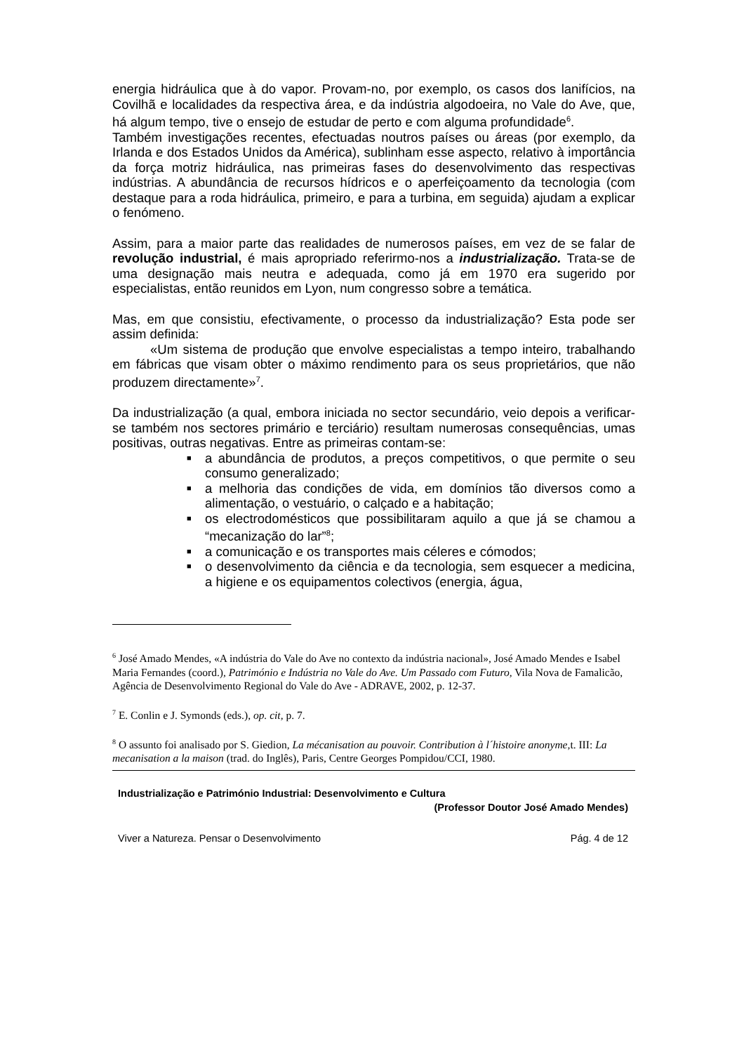energia hidráulica que à do vapor. Provam-no, por exemplo, os casos dos lanifícios, na Covilhã e localidades da respectiva área, e da indústria algodoeira, no Vale do Ave, que, há algum tempo, tive o ensejo de estudar de perto e com alguma profundidade<sup>6</sup>.
Também investigações recentes, efectuadas noutros países ou áreas (por exemplo, da Irlanda e dos Estados Unidos da América), sublinham esse aspecto, relativo à importância da força motriz hidráulica, nas primeiras fases do desenvolvimento das respectivas indústrias. A abundância de recursos hídricos e o aperfeiçoamento da tecnologia (com destaque para a roda hidráulica, primeiro, e para a turbina, em seguida) ajudam a explicar o fenómeno.
Assim, para a maior parte das realidades de numerosos países, em vez de se falar de revolução industrial, é mais apropriado referirmo-nos a industrialização. Trata-se de uma designação mais neutra e adequada, como já em 1970 era sugerido por especialistas, então reunidos em Lyon, num congresso sobre a temática.
Mas, em que consistiu, efectivamente, o processo da industrialização? Esta pode ser assim definida:
«Um sistema de produção que envolve especialistas a tempo inteiro, trabalhando em fábricas que visam obter o máximo rendimento para os seus proprietários, que não produzem directamente»<sup>7</sup>.
Da industrialização (a qual, embora iniciada no sector secundário, veio depois a verificar-se também nos sectores primário e terciário) resultam numerosas consequências, umas positivas, outras negativas. Entre as primeiras contam-se:
■ a abundância de produtos, a preços competitivos, o que permite o seu consumo generalizado;
■ a melhoria das condições de vida, em domínios tão diversos como a alimentação, o vestuário, o calçado e a habitação;
■ os electrodomésticos que possibilitaram aquilo a que já se chamou a “mecanização do lar”<sup>8</sup>;
■ a comunicação e os transportes mais céleres e cómodos;
■ o desenvolvimento da ciência e da tecnologia, sem esquecer a medicina, a higiene e os equipamentos colectivos (energia, água,
<sup>6</sup> José Amado Mendes, «A indústria do Vale do Ave no contexto da indústria nacional», José Amado Mendes e Isabel Maria Fernandes (coord.), Património e Indústria no Vale do Ave. Um Passado com Futuro, Vila Nova de Famalicão, Agência de Desenvolvimento Regional do Vale do Ave - ADRAVE, 2002, p. 12-37.
<sup>7</sup> E. Conlin e J. Symonds (eds.), op. cit, p. 7.
<sup>8</sup> O assunto foi analisado por S. Giedion, La mécanisation au pouvoir. Contribution à l´histoire anonyme, t. III: La mecanisation a la maison (trad. do Inglês), Paris, Centre Georges Pompidou/CCI, 1980.
Industrialização e Património Industrial: Desenvolvimento e Cultura
(Professor Doutor José Amado Mendes)
Viver a Natureza. Pensar o Desenvolvimento Pág. 4 de 12